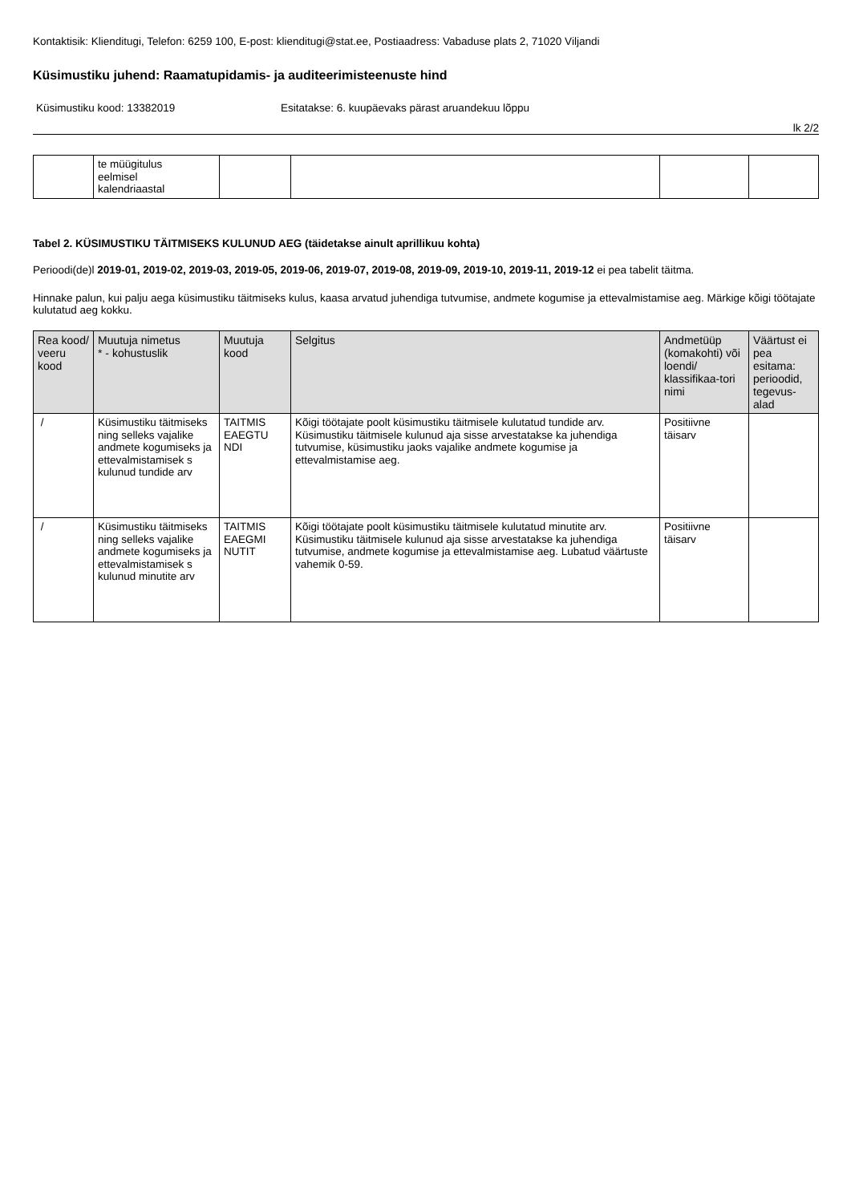Kontaktisik: Klienditugi, Telefon: 6259 100, E-post: klienditugi@stat.ee, Postiaadress: Vabaduse plats 2, 71020 Viljandi
Küsimustiku juhend: Raamatupidamis- ja auditeerimisteenuste hind
Küsimustiku kood: 13382019 Esitatakse: 6. kuupäevaks pärast aruandekuu lõppu
lk 2/2
| | te müügitulus eelmisel kalendriaastal | | | | |
Tabel 2. KÜSIMUSTIKU TÄITMISEKS KULUNUD AEG (täidetakse ainult aprillikuu kohta)
Perioodi(de)l 2019-01, 2019-02, 2019-03, 2019-05, 2019-06, 2019-07, 2019-08, 2019-09, 2019-10, 2019-11, 2019-12 ei pea tabelit täitma.
Hinnake palun, kui palju aega küsimustiku täitmiseks kulus, kaasa arvatud juhendiga tutvumise, andmete kogumise ja ettevalmistamise aeg. Märkige kõigi töötajate kulutatud aeg kokku.
| Rea kood/ veeru kood | Muutuja nimetus * - kohustuslik | Muutuja kood | Selgitus | Andmetüüp (komakohti) või loendi/ klassifikaa-tori nimi | Väärtust ei pea esitama: perioodid, tegevus-alad |
| --- | --- | --- | --- | --- | --- |
| / | Küsimustiku täitmiseks ning selleks vajalike andmete kogumiseks ja ettevalmistamisek s kulunud tundide arv | TAITMIS EAEGTU NDI | Kõigi töötajate poolt küsimustiku täitmisele kulutatud tundide arv. Küsimustiku täitmisele kulunud aja sisse arvestatakse ka juhendiga tutvumise, küsimustiku jaoks vajalike andmete kogumise ja ettevalmistamise aeg. | Positiivne täisarv | |
| / | Küsimustiku täitmiseks ning selleks vajalike andmete kogumiseks ja ettevalmistamisek s kulunud minutite arv | TAITMIS EAEGMI NUTIT | Kõigi töötajate poolt küsimustiku täitmisele kulutatud minutite arv. Küsimustiku täitmisele kulunud aja sisse arvestatakse ka juhendiga tutvumise, andmete kogumise ja ettevalmistamise aeg. Lubatud väärtuste vahemik 0-59. | Positiivne täisarv | |